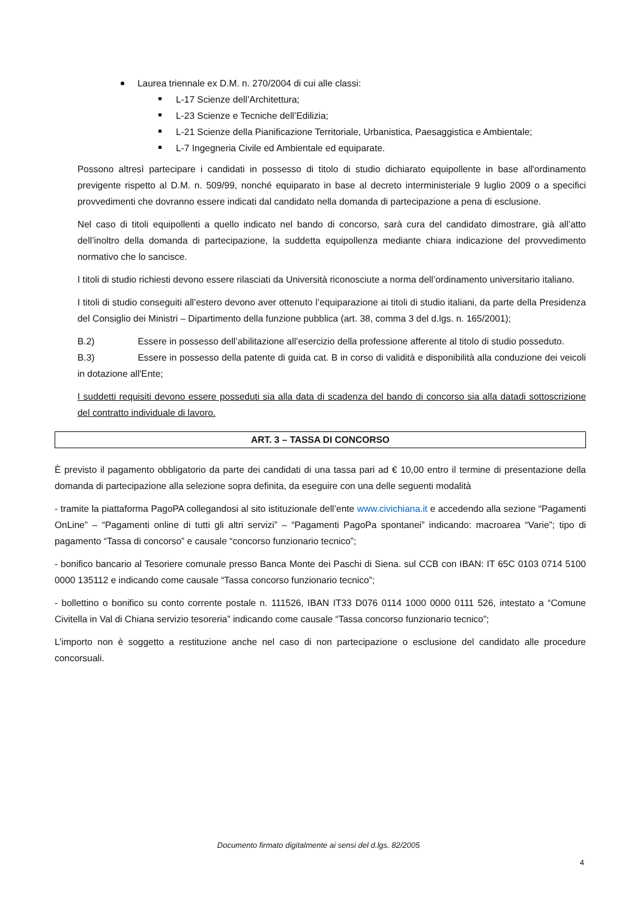Laurea triennale ex D.M. n. 270/2004 di cui alle classi:
L-17 Scienze dell’Architettura;
L-23 Scienze e Tecniche dell’Edilizia;
L-21 Scienze della Pianificazione Territoriale, Urbanistica, Paesaggistica e Ambientale;
L-7 Ingegneria Civile ed Ambientale ed equiparate.
Possono altresì partecipare i candidati in possesso di titolo di studio dichiarato equipollente in base all'ordinamento previgente rispetto al D.M. n. 509/99, nonché equiparato in base al decreto interministeriale 9 luglio 2009 o a specifici provvedimenti che dovranno essere indicati dal candidato nella domanda di partecipazione a pena di esclusione.
Nel caso di titoli equipollenti a quello indicato nel bando di concorso, sarà cura del candidato dimostrare, già all’atto dell’inoltro della domanda di partecipazione, la suddetta equipollenza mediante chiara indicazione del provvedimento normativo che lo sancisce.
I titoli di studio richiesti devono essere rilasciati da Università riconosciute a norma dell’ordinamento universitario italiano.
I titoli di studio conseguiti all’estero devono aver ottenuto l’equiparazione ai titoli di studio italiani, da parte della Presidenza del Consiglio dei Ministri – Dipartimento della funzione pubblica (art. 38, comma 3 del d.lgs. n. 165/2001);
B.2) Essere in possesso dell’abilitazione all’esercizio della professione afferente al titolo di studio posseduto.
B.3) Essere in possesso della patente di guida cat. B in corso di validità e disponibilità alla conduzione dei veicoli in dotazione all'Ente;
I suddetti requisiti devono essere posseduti sia alla data di scadenza del bando di concorso sia alla datadi sottoscrizione del contratto individuale di lavoro.
ART. 3 – TASSA DI CONCORSO
È previsto il pagamento obbligatorio da parte dei candidati di una tassa pari ad € 10,00 entro il termine di presentazione della domanda di partecipazione alla selezione sopra definita, da eseguire con una delle seguenti modalità
- tramite la piattaforma PagoPA collegandosi al sito istituzionale dell’ente www.civichiana.it e accedendo alla sezione “Pagamenti OnLine” – “Pagamenti online di tutti gli altri servizi” – “Pagamenti PagoPa spontanei” indicando: macroarea “Varie”; tipo di pagamento “Tassa di concorso” e causale “concorso funzionario tecnico”;
- bonifico bancario al Tesoriere comunale presso Banca Monte dei Paschi di Siena. sul CCB con IBAN: IT 65C 0103 0714 5100 0000 135112 e indicando come causale “Tassa concorso funzionario tecnico”;
- bollettino o bonifico su conto corrente postale n. 111526, IBAN IT33 D076 0114 1000 0000 0111 526, intestato a “Comune Civitella in Val di Chiana servizio tesoreria” indicando come causale “Tassa concorso funzionario tecnico”;
L’importo non è soggetto a restituzione anche nel caso di non partecipazione o esclusione del candidato alle procedure concorsuali.
Documento firmato digitalmente ai sensi del d.lgs. 82/2005
4